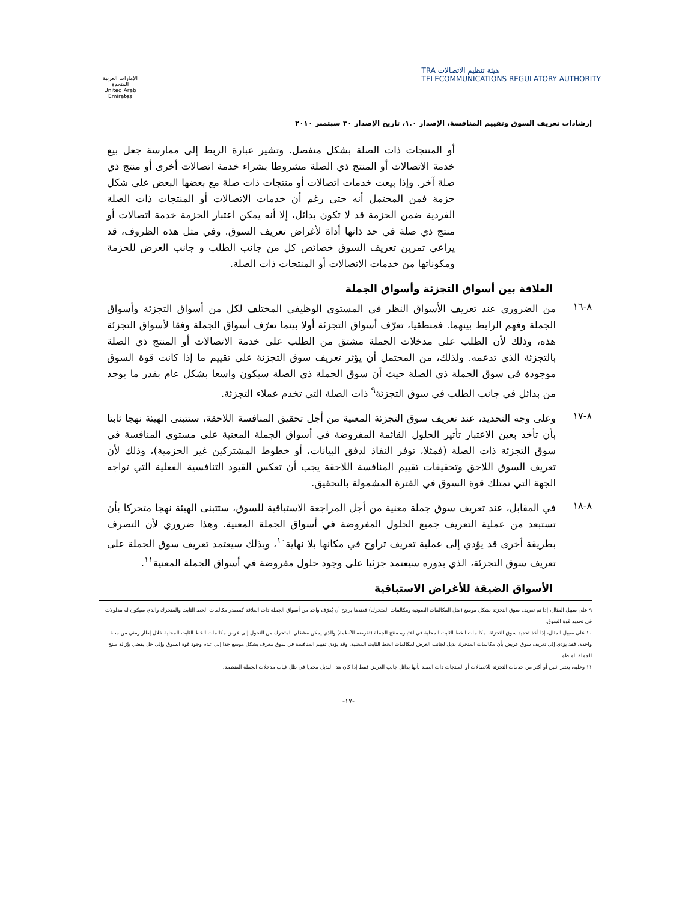هيئة تنظيم الاتصالات TRA
TELECOMMUNICATIONS REGULATORY AUTHORITY
الإمارات العربية المتحدة
United Arab Emirates
إرشادات تعريف السوق وتقييم المنافسة، الإصدار ١.٠، تاريخ الإصدار ٣٠ سبتمبر ٢٠١٠
أو المنتجات ذات الصلة بشكل منفصل. وتشير عبارة الربط إلى ممارسة جعل بيع خدمة الاتصالات أو المنتج ذي الصلة مشروطا بشراء خدمة اتصالات أخرى أو منتج ذي صلة آخر. وإذا بيعت خدمات اتصالات أو منتجات ذات صلة مع بعضها البعض على شكل حزمة فمن المحتمل أنه حتى رغم أن خدمات الاتصالات أو المنتجات ذات الصلة الفردية ضمن الحزمة قد لا تكون بدائل، إلا أنه يمكن اعتبار الحزمة خدمة اتصالات أو منتج ذي صلة في حد ذاتها أداة لأغراض تعريف السوق. وفي مثل هذه الظروف، قد يراعي تمرين تعريف السوق خصائص كل من جانب الطلب و جانب العرض للحزمة ومكوناتها من خدمات الاتصالات أو المنتجات ذات الصلة.
العلاقة بين أسواق التجزئة وأسواق الجملة
٨-١٦
من الضروري عند تعريف الأسواق النظر في المستوى الوظيفي المختلف لكل من أسواق التجزئة وأسواق الجملة وفهم الرابط بينهما. فمنطقيا، تعرّف أسواق التجزئة أولا بينما تعرّف أسواق الجملة وفقا لأسواق التجزئة هذه، وذلك لأن الطلب على مدخلات الجملة مشتق من الطلب على خدمة الاتصالات أو المنتج ذي الصلة بالتجزئة الذي تدعمه. ولذلك، من المحتمل أن يؤثر تعريف سوق التجزئة على تقييم ما إذا كانت قوة السوق موجودة في سوق الجملة ذي الصلة حيث أن سوق الجملة ذي الصلة سيكون واسعا بشكل عام بقدر ما يوجد من بدائل في جانب الطلب في سوق التجزئة<sup>٩</sup> ذات الصلة التي تخدم عملاء التجزئة.
٨-١٧
وعلى وجه التحديد، عند تعريف سوق التجزئة المعنية من أجل تحقيق المنافسة اللاحقة، ستتبنى الهيئة نهجا ثابتا بأن تأخذ بعين الاعتبار تأثير الحلول القائمة المفروضة في أسواق الجملة المعنية على مستوى المنافسة في سوق التجزئة ذات الصلة (فمثلا، توفر النفاذ لدفق البيانات، أو خطوط المشتركين غير الحزمية)، وذلك لأن تعريف السوق اللاحق وتحقيقات تقييم المنافسة اللاحقة يجب أن تعكس القيود التنافسية الفعلية التي تواجه الجهة التي تمتلك قوة السوق في الفترة المشمولة بالتحقيق.
٨-١٨
في المقابل، عند تعريف سوق جملة معنية من أجل المراجعة الاستباقية للسوق، ستتبنى الهيئة نهجا متحركا بأن تستبعد من عملية التعريف جميع الحلول المفروضة في أسواق الجملة المعنية. وهذا ضروري لأن التصرف بطريقة أخرى قد يؤدي إلى عملية تعريف تراوح في مكانها بلا نهاية<sup>١٠</sup>، وبذلك سيعتمد تعريف سوق الجملة على تعريف سوق التجزئة، الذي بدوره سيعتمد جزئيا على وجود حلول مفروضة في أسواق الجملة المعنية<sup>١١</sup>.
الأسواق الضيقة للأغراض الاستباقية
٩ على سبيل المثال، إذا تم تعريف سوق التجزئة بشكل موسع (مثل المكالمات الصوتية ومكالمات المتحرك) فعندها يرجح أن يُعرّف واحد من أسواق الجملة ذات العلاقة كمصدر مكالمات الخط الثابت والمتحرك والذي سيكون له مدلولات في تحديد قوة السوق.
١٠ على سبيل المثال، إذا أخذ تحديد سوق التجزئة لمكالمات الخط الثابت المحلية في اعتباره منتج الجملة (تفرضه الأنظمة) والذي يمكن مشغلي المتحرك من التحول إلى عرض مكالمات الخط الثابت المحلية خلال إطار زمني من سنة واحدة، فقد يؤدي إلى تعريف سوق عريض بأن مكالمات المتحرك بديل لجانب العرض لمكالمات الخط الثابت المحلية. وقد يؤدي تقييم المنافسة في سوق معرف بشكل موسع جدا إلى عدم وجود قوة السوق وإلى حل يقضي بإزالة منتج الجملة المنظم.
١١ وعليه، يعتبر اثنين أو أكثر من خدمات التجزئة للاتصالات أو المنتجات ذات الصلة بأنها بدائل جانب العرض فقط إذا كان هذا البديل مجديا في ظل غياب مدخلات الجملة المنظمة.
-١٧-